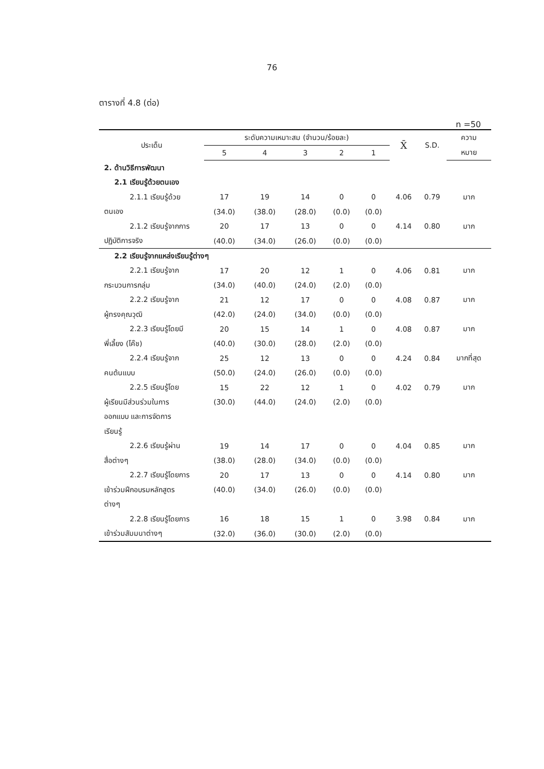76
ตารางที่ 4.8 (ต่อ)
n =50
| ประเด็น | ระดับความเหมาะสม (จำนวน/ร้อยละ) | | | | | X̄ | S.D. | ความ |
| --- | --- | --- | --- | --- | --- | --- | --- | --- |
| | 5 | 4 | 3 | 2 | 1 | | | หมาย |
| 2. ด้านวิธีการพัฒนา | | | | | | | | |
| 2.1 เรียนรู้ด้วยตนเอง | | | | | | | | |
| 2.1.1 เรียนรู้ด้วย | 17 | 19 | 14 | 0 | 0 | 4.06 | 0.79 | มาก |
| ตนเอง | (34.0) | (38.0) | (28.0) | (0.0) | (0.0) | | | |
| 2.1.2 เรียนรู้จากการ | 20 | 17 | 13 | 0 | 0 | 4.14 | 0.80 | มาก |
| ปฏิบัติการจริง | (40.0) | (34.0) | (26.0) | (0.0) | (0.0) | | | |
| 2.2 เรียนรู้จากแหล่งเรียนรู้ต่างๆ | | | | | | | | |
| 2.2.1 เรียนรู้จาก | 17 | 20 | 12 | 1 | 0 | 4.06 | 0.81 | มาก |
| กระบวนการกลุ่ม | (34.0) | (40.0) | (24.0) | (2.0) | (0.0) | | | |
| 2.2.2 เรียนรู้จาก | 21 | 12 | 17 | 0 | 0 | 4.08 | 0.87 | มาก |
| ผู้ทรงคุณวุฒิ | (42.0) | (24.0) | (34.0) | (0.0) | (0.0) | | | |
| 2.2.3 เรียนรู้โดยมี | 20 | 15 | 14 | 1 | 0 | 4.08 | 0.87 | มาก |
| พี่เลี้ยง (โค๊ช) | (40.0) | (30.0) | (28.0) | (2.0) | (0.0) | | | |
| 2.2.4 เรียนรู้จาก | 25 | 12 | 13 | 0 | 0 | 4.24 | 0.84 | มากที่สุด |
| คนต้นแบบ | (50.0) | (24.0) | (26.0) | (0.0) | (0.0) | | | |
| 2.2.5 เรียนรู้โดย | 15 | 22 | 12 | 1 | 0 | 4.02 | 0.79 | มาก |
| ผู้เรียนมีส่วนร่วมในการ | (30.0) | (44.0) | (24.0) | (2.0) | (0.0) | | | |
| ออกแบบ และการจัดการ | | | | | | | | |
| เรียนรู้ | | | | | | | | |
| 2.2.6 เรียนรู้ผ่าน | 19 | 14 | 17 | 0 | 0 | 4.04 | 0.85 | มาก |
| สื่อต่างๆ | (38.0) | (28.0) | (34.0) | (0.0) | (0.0) | | | |
| 2.2.7 เรียนรู้โดยการ | 20 | 17 | 13 | 0 | 0 | 4.14 | 0.80 | มาก |
| เข้าร่วมฝึกอบรมหลักสูตร | (40.0) | (34.0) | (26.0) | (0.0) | (0.0) | | | |
| ต่างๆ | | | | | | | | |
| 2.2.8 เรียนรู้โดยการ | 16 | 18 | 15 | 1 | 0 | 3.98 | 0.84 | มาก |
| เข้าร่วมสัมมนาต่างๆ | (32.0) | (36.0) | (30.0) | (2.0) | (0.0) | | | |